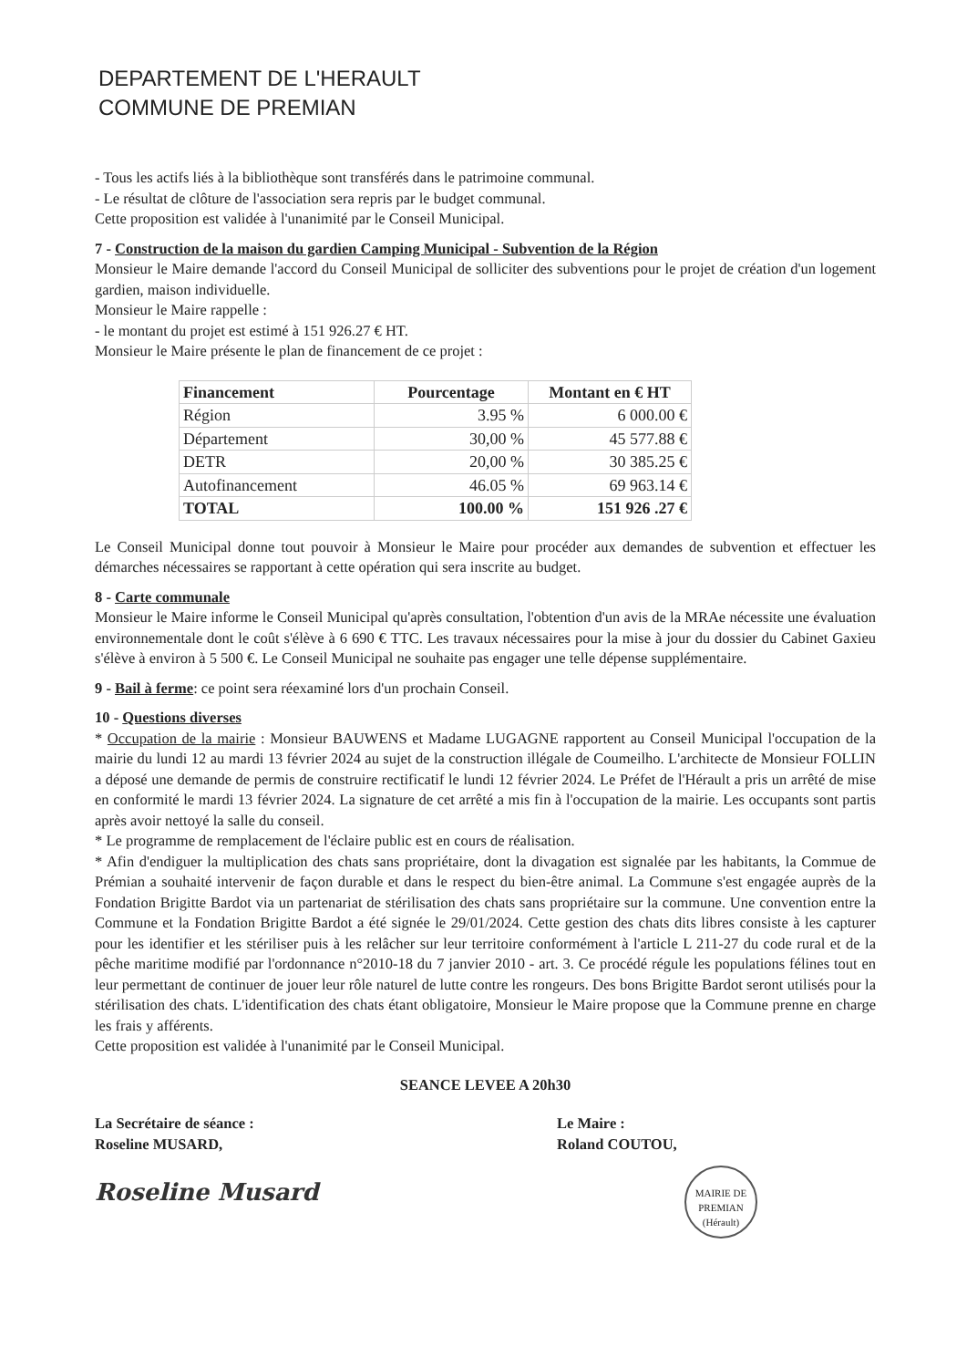DEPARTEMENT DE L'HERAULT
COMMUNE DE PREMIAN
- Tous les actifs liés à la bibliothèque sont transférés dans le patrimoine communal.
- Le résultat de clôture de l'association sera repris par le budget communal.
Cette proposition est validée à l'unanimité par le Conseil Municipal.
7 - Construction de la maison du gardien Camping Municipal - Subvention de la Région
Monsieur le Maire demande l'accord du Conseil Municipal de solliciter des subventions pour le projet de création d'un logement gardien, maison individuelle.
Monsieur le Maire rappelle :
- le montant du projet est estimé à 151 926.27 € HT.
Monsieur le Maire présente le plan de financement de ce projet :
| Financement | Pourcentage | Montant en € HT |
| --- | --- | --- |
| Région | 3.95 % | 6 000.00 € |
| Département | 30,00 % | 45 577.88 € |
| DETR | 20,00 % | 30 385.25 € |
| Autofinancement | 46.05 % | 69 963.14 € |
| TOTAL | 100.00 % | 151 926 .27 € |
Le Conseil Municipal donne tout pouvoir à Monsieur le Maire pour procéder aux demandes de subvention et effectuer les démarches nécessaires se rapportant à cette opération qui sera inscrite au budget.
8 - Carte communale
Monsieur le Maire informe le Conseil Municipal qu'après consultation, l'obtention d'un avis de la MRAe nécessite une évaluation environnementale dont le coût s'élève à 6 690 € TTC. Les travaux nécessaires pour la mise à jour du dossier du Cabinet Gaxieu s'élève à environ à 5 500 €. Le Conseil Municipal ne souhaite pas engager une telle dépense supplémentaire.
9 - Bail à ferme: ce point sera réexaminé lors d'un prochain Conseil.
10 - Questions diverses
* Occupation de la mairie : Monsieur BAUWENS et Madame LUGAGNE rapportent au Conseil Municipal l'occupation de la mairie du lundi 12 au mardi 13 février 2024 au sujet de la construction illégale de Coumeilho. L'architecte de Monsieur FOLLIN a déposé une demande de permis de construire rectificatif le lundi 12 février 2024. Le Préfet de l'Hérault a pris un arrêté de mise en conformité le mardi 13 février 2024. La signature de cet arrêté a mis fin à l'occupation de la mairie. Les occupants sont partis après avoir nettoyé la salle du conseil.
* Le programme de remplacement de l'éclaire public est en cours de réalisation.
* Afin d'endiguer la multiplication des chats sans propriétaire, dont la divagation est signalée par les habitants, la Commue de Prémian a souhaité intervenir de façon durable et dans le respect du bien-être animal. La Commune s'est engagée auprès de la Fondation Brigitte Bardot via un partenariat de stérilisation des chats sans propriétaire sur la commune. Une convention entre la Commune et la Fondation Brigitte Bardot a été signée le 29/01/2024. Cette gestion des chats dits libres consiste à les capturer pour les identifier et les stériliser puis à les relâcher sur leur territoire conformément à l'article L 211-27 du code rural et de la pêche maritime modifié par l'ordonnance n°2010-18 du 7 janvier 2010 - art. 3. Ce procédé régule les populations félines tout en leur permettant de continuer de jouer leur rôle naturel de lutte contre les rongeurs. Des bons Brigitte Bardot seront utilisés pour la stérilisation des chats. L'identification des chats étant obligatoire, Monsieur le Maire propose que la Commune prenne en charge les frais y afférents.
Cette proposition est validée à l'unanimité par le Conseil Municipal.
SEANCE LEVEE A 20h30
La Secrétaire de séance :
Roseline MUSARD,
Roseline Musard
Le Maire :
Roland COUTOU,
MAIRIE DE PREMIAN (Hérault)